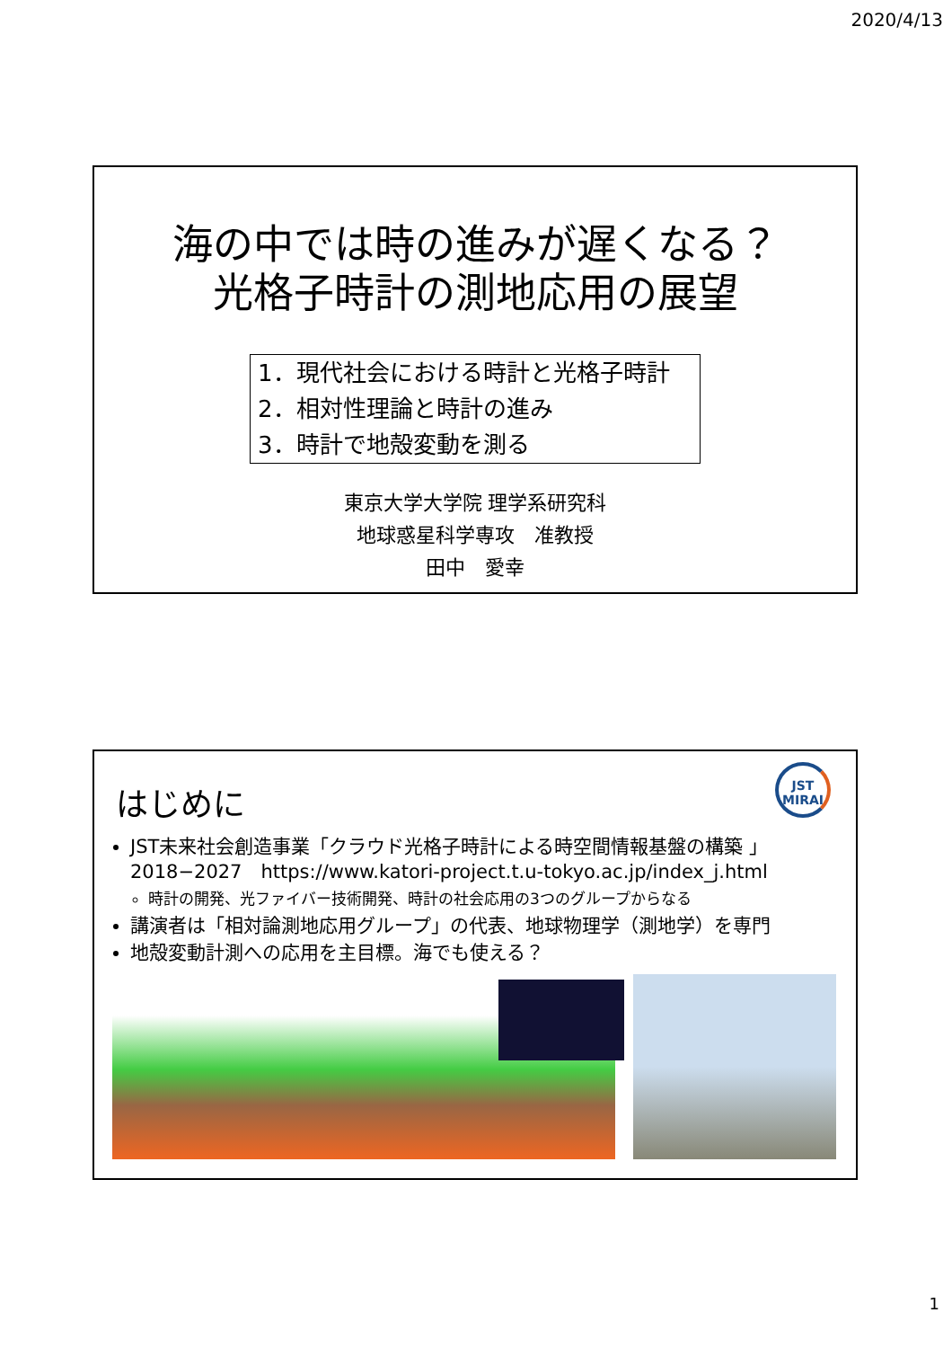2020/4/13
海の中では時の進みが遅くなる？
光格子時計の測地応用の展望
1．現代社会における時計と光格子時計
2．相対性理論と時計の進み
3．時計で地殻変動を測る
東京大学大学院 理学系研究科
地球惑星科学専攻　准教授
田中　愛幸
JST
MIRAI
はじめに
JST未来社会創造事業「クラウド光格子時計による時空間情報基盤の構築 」 2018−2027　https://www.katori-project.t.u-tokyo.ac.jp/index_j.html
時計の開発、光ファイバー技術開発、時計の社会応用の3つのグループからなる
講演者は「相対論測地応用グループ」の代表、地球物理学（測地学）を専門
地殻変動計測への応用を主目標。海でも使える？
1